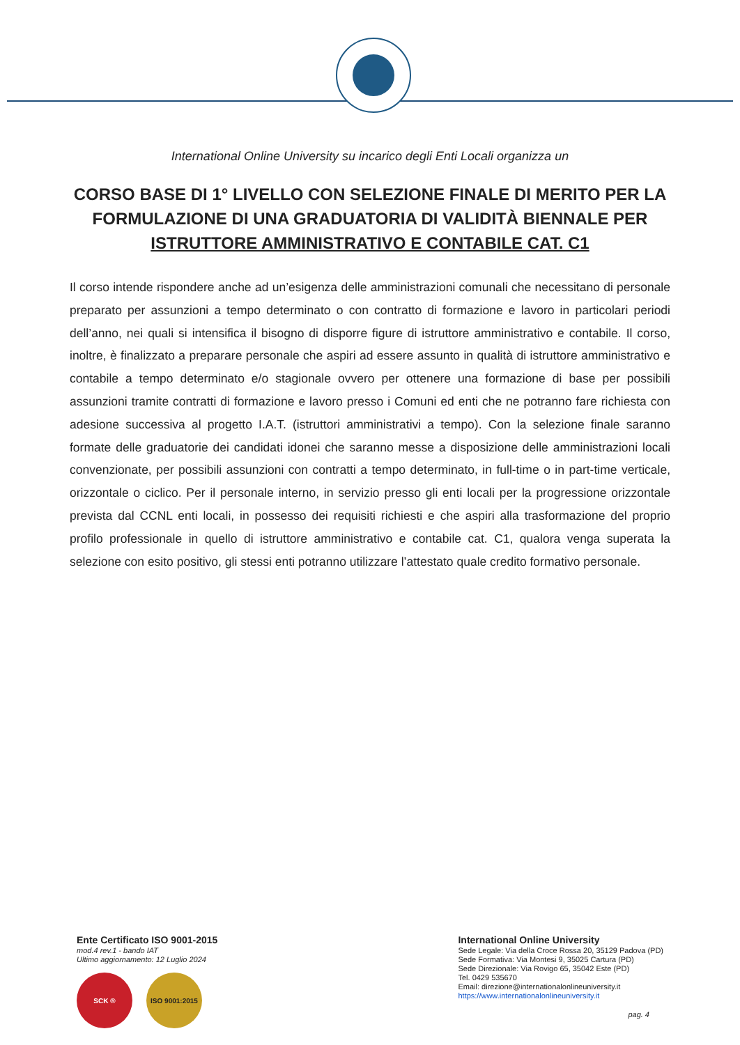International Online University su incarico degli Enti Locali organizza un
CORSO BASE DI 1° LIVELLO CON SELEZIONE FINALE DI MERITO PER LA FORMULAZIONE DI UNA GRADUATORIA DI VALIDITÀ BIENNALE PER
ISTRUTTORE AMMINISTRATIVO E CONTABILE CAT. C1
Il corso intende rispondere anche ad un’esigenza delle amministrazioni comunali che necessitano di personale preparato per assunzioni a tempo determinato o con contratto di formazione e lavoro in particolari periodi dell’anno, nei quali si intensifica il bisogno di disporre figure di istruttore amministrativo e contabile. Il corso, inoltre, è finalizzato a preparare personale che aspiri ad essere assunto in qualità di istruttore amministrativo e contabile a tempo determinato e/o stagionale ovvero per ottenere una formazione di base per possibili assunzioni tramite contratti di formazione e lavoro presso i Comuni ed enti che ne potranno fare richiesta con adesione successiva al progetto I.A.T. (istruttori amministrativi a tempo). Con la selezione finale saranno formate delle graduatorie dei candidati idonei che saranno messe a disposizione delle amministrazioni locali convenzionate, per possibili assunzioni con contratti a tempo determinato, in full-time o in part-time verticale, orizzontale o ciclico. Per il personale interno, in servizio presso gli enti locali per la progressione orizzontale prevista dal CCNL enti locali, in possesso dei requisiti richiesti e che aspiri alla trasformazione del proprio profilo professionale in quello di istruttore amministrativo e contabile cat. C1, qualora venga superata la selezione con esito positivo, gli stessi enti potranno utilizzare l’attestato quale credito formativo personale.
Ente Certificato ISO 9001-2015
mod.4 rev.1 - bando IAT
Ultimo aggiornamento: 12 Luglio 2024
SCK ® ISO 9001:2015
International Online University
Sede Legale: Via della Croce Rossa 20, 35129 Padova (PD)
Sede Formativa: Via Montesi 9, 35025 Cartura (PD)
Sede Direzionale: Via Rovigo 65, 35042 Este (PD)
Tel. 0429 535670
Email: direzione@internationalonlineuniversity.it
https://www.internationalonlineuniversity.it
pag. 4